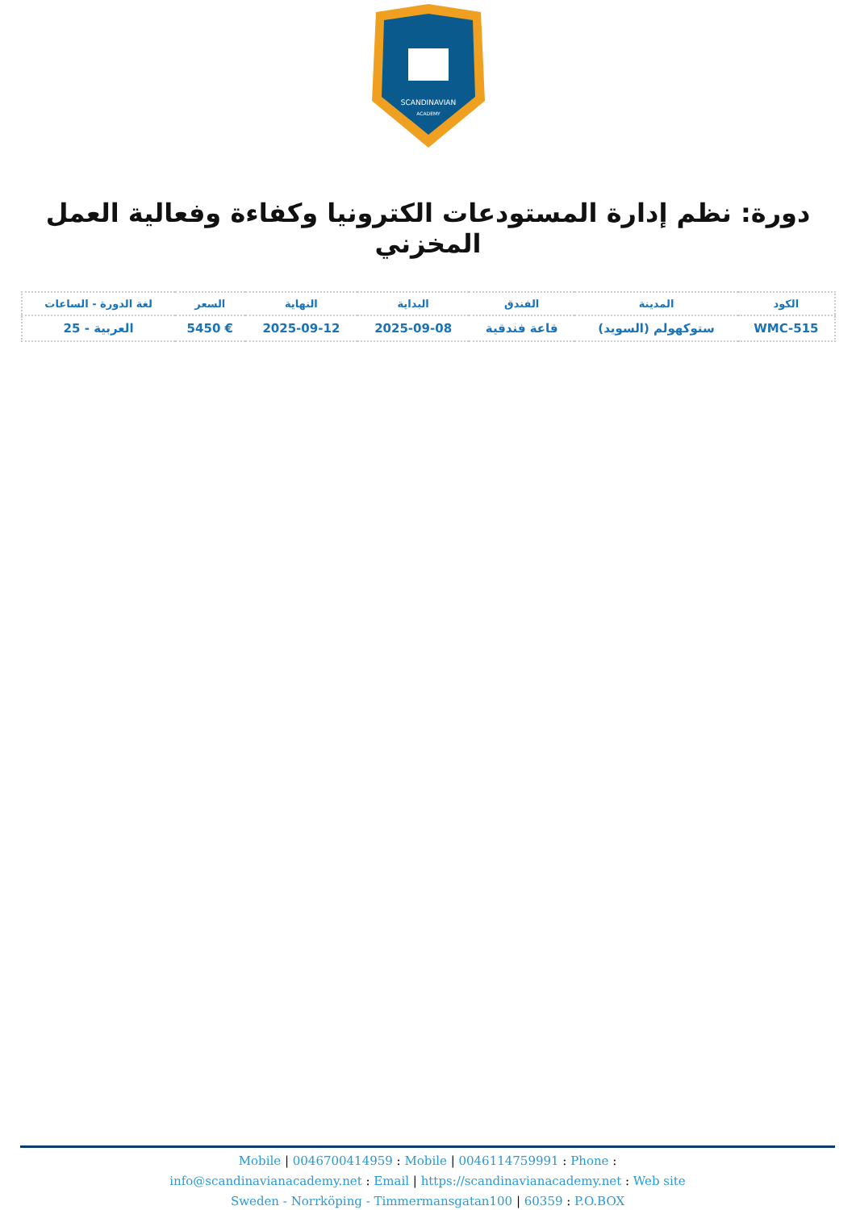SCANDINAVIAN
ACADEMY
دورة: نظم إدارة المستودعات الكترونيا وكفاءة وفعالية العمل المخزني
| الكود | المدينة | الفندق | البداية | النهاية | السعر | لغة الدورة - الساعات |
| --- | --- | --- | --- | --- | --- | --- |
| WMC-515 | ستوكهولم (السويد) | قاعة فندقية | 2025-09-08 | 2025-09-12 | € 5450 | العربية - 25 |
Mobile | 0046700414959 : Mobile | 0046114759991 : Phone :
info@scandinavianacademy.net : Email | https://scandinavianacademy.net : Web site
Sweden - Norrköping - Timmermansgatan100 | 60359 : P.O.BOX